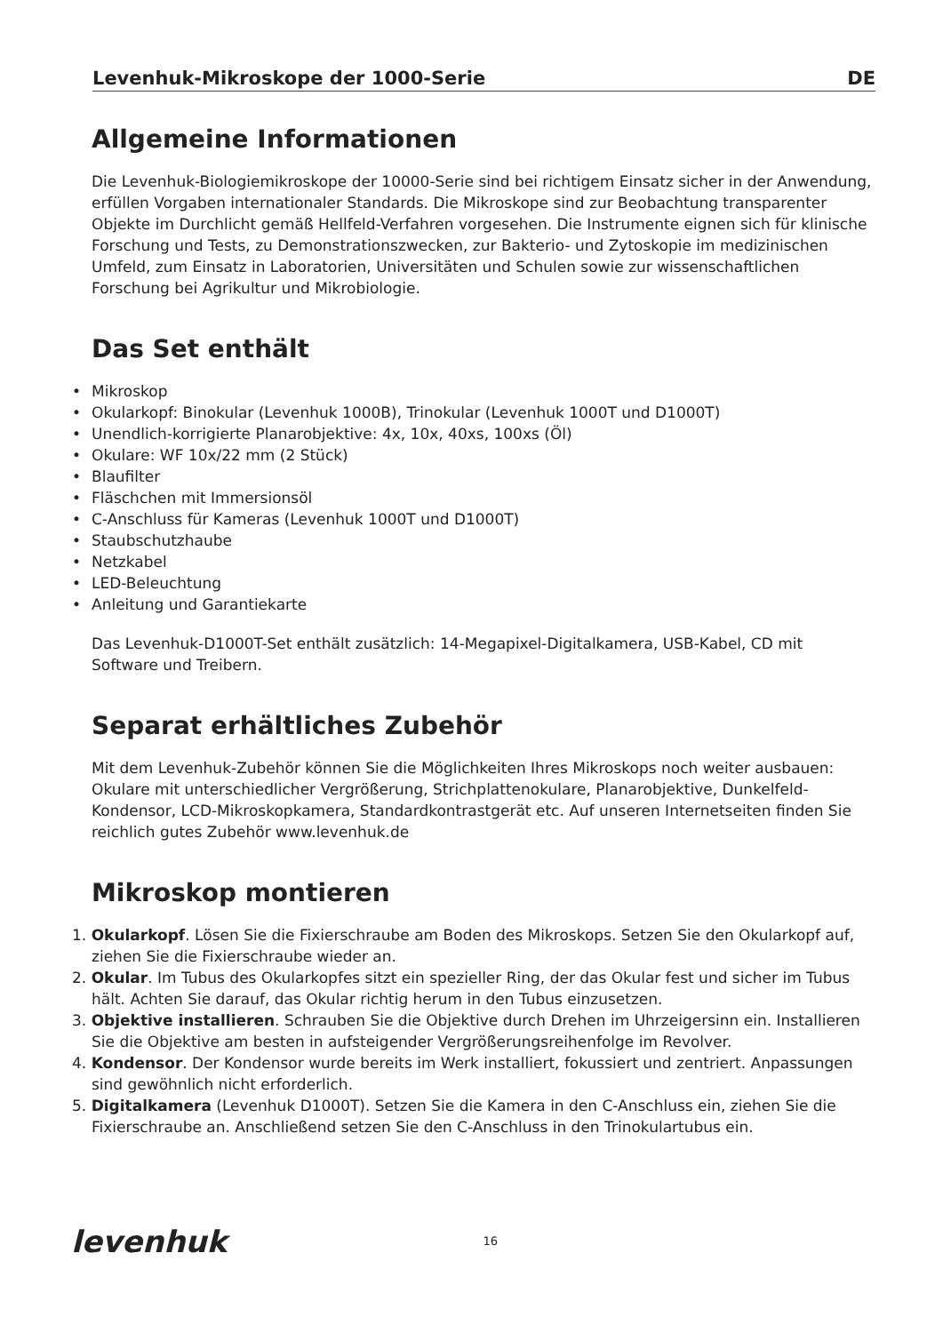Levenhuk-Mikroskope der 1000-Serie DE
Allgemeine Informationen
Die Levenhuk-Biologiemikroskope der 10000-Serie sind bei richtigem Einsatz sicher in der Anwendung, erfüllen Vorgaben internationaler Standards. Die Mikroskope sind zur Beobachtung transparenter Objekte im Durchlicht gemäß Hellfeld-Verfahren vorgesehen. Die Instrumente eignen sich für klinische Forschung und Tests, zu Demonstrationszwecken, zur Bakterio- und Zytoskopie im medizinischen Umfeld, zum Einsatz in Laboratorien, Universitäten und Schulen sowie zur wissenschaftlichen Forschung bei Agrikultur und Mikrobiologie.
Das Set enthält
Mikroskop
Okularkopf: Binokular (Levenhuk 1000B), Trinokular (Levenhuk 1000T und D1000T)
Unendlich-korrigierte Planarobjektive: 4x, 10x, 40xs, 100xs (Öl)
Okulare: WF 10x/22 mm (2 Stück)
Blaufilter
Fläschchen mit Immersionsöl
C-Anschluss für Kameras (Levenhuk 1000T und D1000T)
Staubschutzhaube
Netzkabel
LED-Beleuchtung
Anleitung und Garantiekarte
Das Levenhuk-D1000T-Set enthält zusätzlich: 14-Megapixel-Digitalkamera, USB-Kabel, CD mit Software und Treibern.
Separat erhältliches Zubehör
Mit dem Levenhuk-Zubehör können Sie die Möglichkeiten Ihres Mikroskops noch weiter ausbauen: Okulare mit unterschiedlicher Vergrößerung, Strichplattenokulare, Planarobjektive, Dunkelfeld-Kondensor, LCD-Mikroskopkamera, Standardkontrastgerät etc. Auf unseren Internetseiten finden Sie reichlich gutes Zubehör www.levenhuk.de
Mikroskop montieren
1. Okularkopf. Lösen Sie die Fixierschraube am Boden des Mikroskops. Setzen Sie den Okularkopf auf, ziehen Sie die Fixierschraube wieder an.
2. Okular. Im Tubus des Okularkopfes sitzt ein spezieller Ring, der das Okular fest und sicher im Tubus hält. Achten Sie darauf, das Okular richtig herum in den Tubus einzusetzen.
3. Objektive installieren. Schrauben Sie die Objektive durch Drehen im Uhrzeigersinn ein. Installieren Sie die Objektive am besten in aufsteigender Vergrößerungsreihenfolge im Revolver.
4. Kondensor. Der Kondensor wurde bereits im Werk installiert, fokussiert und zentriert. Anpassungen sind gewöhnlich nicht erforderlich.
5. Digitalkamera (Levenhuk D1000T). Setzen Sie die Kamera in den C-Anschluss ein, ziehen Sie die Fixierschraube an. Anschließend setzen Sie den C-Anschluss in den Trinokulartubus ein.
levenhuk 16